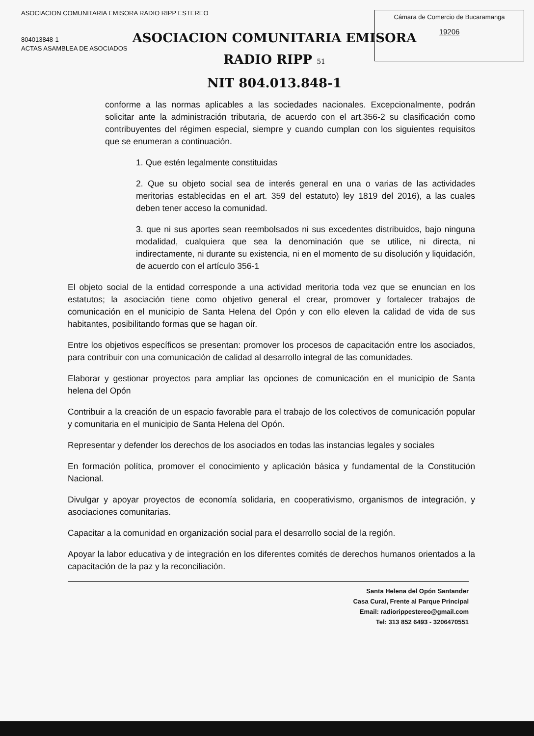ASOCIACION COMUNITARIA EMISORA RADIO RIPP ESTEREO
804013848-1
ACTAS ASAMBLEA DE ASOCIADOS
Cámara de Comercio de Bucaramanga
19206
ASOCIACION COMUNITARIA EMISORA
RADIO RIPP 51
NIT 804.013.848-1
conforme a las normas aplicables a las sociedades nacionales. Excepcionalmente, podrán solicitar ante la administración tributaria, de acuerdo con el art.356-2 su clasificación como contribuyentes del régimen especial, siempre y cuando cumplan con los siguientes requisitos que se enumeran a continuación.
1. Que estén legalmente constituidas
2. Que su objeto social sea de interés general en una o varias de las actividades meritorias establecidas en el art. 359 del estatuto) ley 1819 del 2016), a las cuales deben tener acceso la comunidad.
3. que ni sus aportes sean reembolsados ni sus excedentes distribuidos, bajo ninguna modalidad, cualquiera que sea la denominación que se utilice, ni directa, ni indirectamente, ni durante su existencia, ni en el momento de su disolución y liquidación, de acuerdo con el artículo 356-1
El objeto social de la entidad corresponde a una actividad meritoria toda vez que se enuncian en los estatutos; la asociación tiene como objetivo general el crear, promover y fortalecer trabajos de comunicación en el municipio de Santa Helena del Opón y con ello eleven la calidad de vida de sus habitantes, posibilitando formas que se hagan oír.
Entre los objetivos específicos se presentan: promover los procesos de capacitación entre los asociados, para contribuir con una comunicación de calidad al desarrollo integral de las comunidades.
Elaborar y gestionar proyectos para ampliar las opciones de comunicación en el municipio de Santa helena del Opón
Contribuir a la creación de un espacio favorable para el trabajo de los colectivos de comunicación popular y comunitaria en el municipio de Santa Helena del Opón.
Representar y defender los derechos de los asociados en todas las instancias legales y sociales
En formación política, promover el conocimiento y aplicación básica y fundamental de la Constitución Nacional.
Divulgar y apoyar proyectos de economía solidaria, en cooperativismo, organismos de integración, y asociaciones comunitarias.
Capacitar a la comunidad en organización social para el desarrollo social de la región.
Apoyar la labor educativa y de integración en los diferentes comités de derechos humanos orientados a la capacitación de la paz y la reconciliación.
Santa Helena del Opón Santander
Casa Cural, Frente al Parque Principal
Email: radiorippestereo@gmail.com
Tel: 313 852 6493 - 3206470551